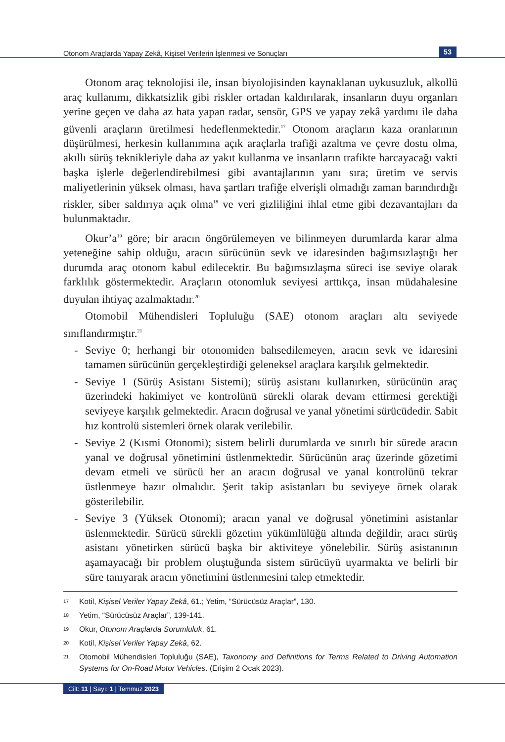Otonom Araçlarda Yapay Zekâ, Kişisel Verilerin İşlenmesi ve Sonuçları 53
Otonom araç teknolojisi ile, insan biyolojisinden kaynaklanan uykusuzluk, alkollü araç kullanımı, dikkatsizlik gibi riskler ortadan kaldırılarak, insanların duyu organları yerine geçen ve daha az hata yapan radar, sensör, GPS ve yapay zekâ yardımı ile daha güvenli araçların üretilmesi hedeflenmektedir.<sup>17</sup> Otonom araçların kaza oranlarının düşürülmesi, herkesin kullanımına açık araçlarla trafiği azaltma ve çevre dostu olma, akıllı sürüş teknikleriyle daha az yakıt kullanma ve insanların trafikte harcayacağı vakti başka işlerle değerlendirebilmesi gibi avantajlarının yanı sıra; üretim ve servis maliyetlerinin yüksek olması, hava şartları trafiğe elverişli olmadığı zaman barındırdığı riskler, siber saldırıya açık olma<sup>18</sup> ve veri gizliliğini ihlal etme gibi dezavantajları da bulunmaktadır.
Okur’a<sup>19</sup> göre; bir aracın öngörülemeyen ve bilinmeyen durumlarda karar alma yeteneğine sahip olduğu, aracın sürücünün sevk ve idaresinden bağımsızlaştığı her durumda araç otonom kabul edilecektir. Bu bağımsızlaşma süreci ise seviye olarak farklılık göstermektedir. Araçların otonomluk seviyesi arttıkça, insan müdahalesine duyulan ihtiyaç azalmaktadır.<sup>20</sup>
Otomobil Mühendisleri Topluluğu (SAE) otonom araçları altı seviyede sınıflandırmıştır.<sup>21</sup>
- Seviye 0; herhangi bir otonomiden bahsedilemeyen, aracın sevk ve idaresini tamamen sürücünün gerçekleştirdiği geleneksel araçlara karşılık gelmektedir.
- Seviye 1 (Sürüş Asistanı Sistemi); sürüş asistanı kullanırken, sürücünün araç üzerindeki hakimiyet ve kontrolünü sürekli olarak devam ettirmesi gerektiği seviyeye karşılık gelmektedir. Aracın doğrusal ve yanal yönetimi sürücüdedir. Sabit hız kontrolü sistemleri örnek olarak verilebilir.
- Seviye 2 (Kısmi Otonomi); sistem belirli durumlarda ve sınırlı bir sürede aracın yanal ve doğrusal yönetimini üstlenmektedir. Sürücünün araç üzerinde gözetimi devam etmeli ve sürücü her an aracın doğrusal ve yanal kontrolünü tekrar üstlenmeye hazır olmalıdır. Şerit takip asistanları bu seviyeye örnek olarak gösterilebilir.
- Seviye 3 (Yüksek Otonomi); aracın yanal ve doğrusal yönetimini asistanlar üslenmektedir. Sürücü sürekli gözetim yükümlülüğü altında değildir, aracı sürüş asistanı yönetirken sürücü başka bir aktiviteye yönelebilir. Sürüş asistanının aşamayacağı bir problem oluştuğunda sistem sürücüyü uyarmakta ve belirli bir süre tanıyarak aracın yönetimini üstlenmesini talep etmektedir.
17 Kotil, Kişisel Veriler Yapay Zekâ, 61.; Yetim, “Sürücüsüz Araçlar”, 130.
18 Yetim, “Sürücüsüz Araçlar”, 139-141.
19 Okur, Otonom Araçlarda Sorumluluk, 61.
20 Kotil, Kişisel Veriler Yapay Zekâ, 62.
21 Otomobil Mühendisleri Topluluğu (SAE), Taxonomy and Definitions for Terms Related to Driving Automation Systems for On-Road Motor Vehicles. (Erişim 2 Ocak 2023).
Cilt: 11 | Sayı: 1 | Temmuz 2023